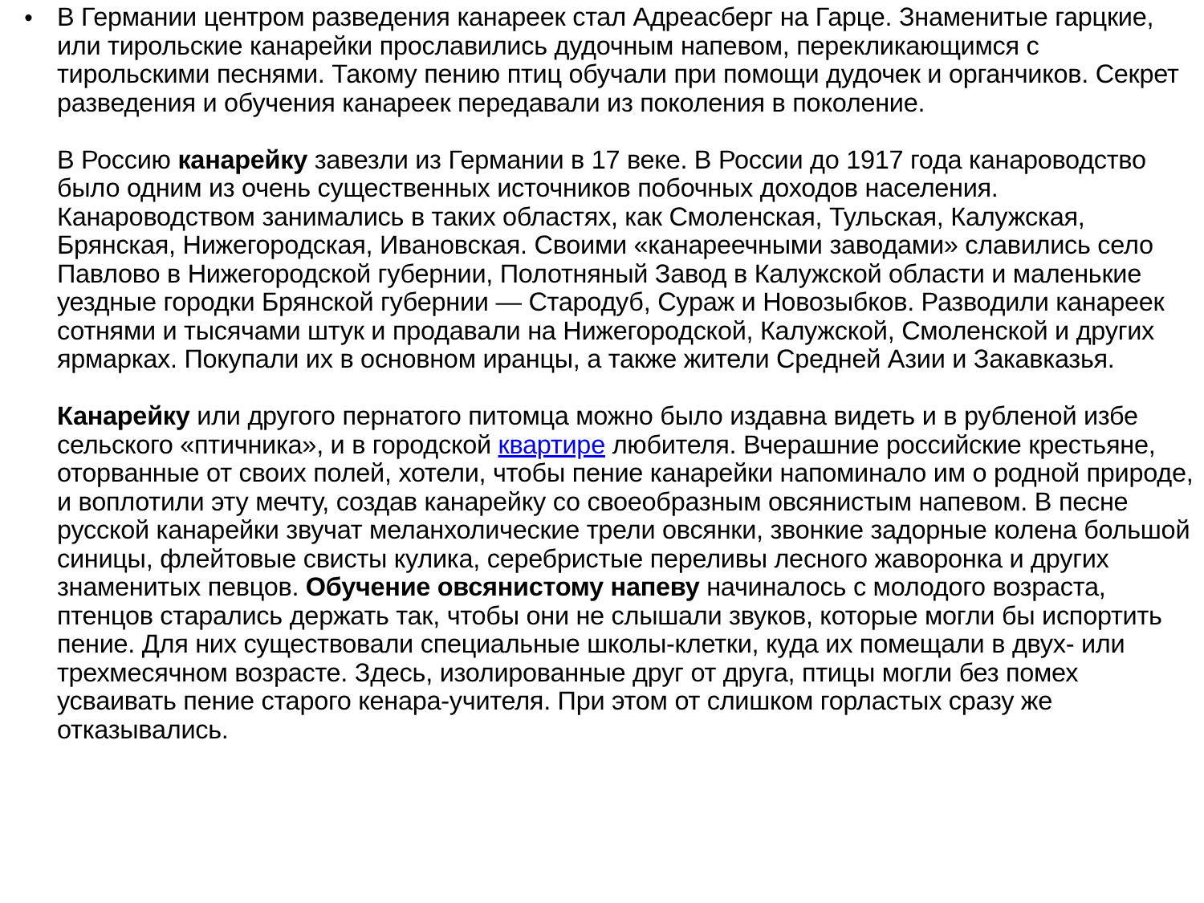• В Германии центром разведения канареек стал Адреасберг на Гарце. Знаменитые гарцкие, или тирольские канарейки прославились дудочным напевом, перекликающимся с тирольскими песнями. Такому пению птиц обучали при помощи дудочек и органчиков. Секрет разведения и обучения канареек передавали из поколения в поколение.
В Россию канарейку завезли из Германии в 17 веке. В России до 1917 года канароводство было одним из очень существенных источников побочных доходов населения. Канароводством занимались в таких областях, как Смоленская, Тульская, Калужская, Брянская, Нижегородская, Ивановская. Своими «канареечными заводами» славились село Павлово в Нижегородской губернии, Полотняный Завод в Калужской области и маленькие уездные городки Брянской губернии — Стародуб, Сураж и Новозыбков. Разводили канареек сотнями и тысячами штук и продавали на Нижегородской, Калужской, Смоленской и других ярмарках. Покупали их в основном иранцы, а также жители Средней Азии и Закавказья.
Канарейку или другого пернатого питомца можно было издавна видеть и в рубленой избе сельского «птичника», и в городской квартире любителя. Вчерашние российские крестьяне, оторванные от своих полей, хотели, чтобы пение канарейки напоминало им о родной природе, и воплотили эту мечту, создав канарейку со своеобразным овсянистым напевом. В песне русской канарейки звучат меланхолические трели овсянки, звонкие задорные колена большой синицы, флейтовые свисты кулика, серебристые переливы лесного жаворонка и других знаменитых певцов. Обучение овсянистому напеву начиналось с молодого возраста, птенцов старались держать так, чтобы они не слышали звуков, которые могли бы испортить пение. Для них существовали специальные школы-клетки, куда их помещали в двух- или трехмесячном возрасте. Здесь, изолированные друг от друга, птицы могли без помех усваивать пение старого кенара-учителя. При этом от слишком горластых сразу же отказывались.